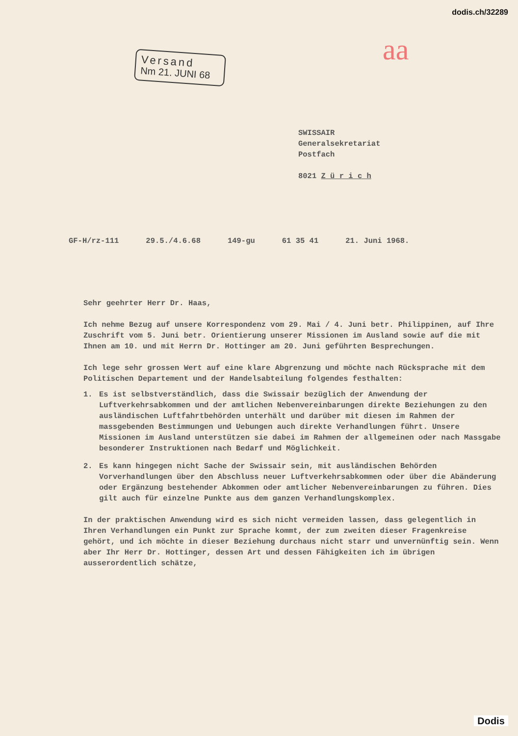dodis.ch/32289
Versand
Nm 21. JUNI 68
aa
SWISSAIR
Generalsekretariat
Postfach
8021 Z ü r i c h
GF-H/rz-111 29.5./4.6.68 149-gu 61 35 41 21. Juni 1968.
Sehr geehrter Herr Dr. Haas,
Ich nehme Bezug auf unsere Korrespondenz vom 29. Mai / 4. Juni betr. Philippinen, auf Ihre Zuschrift vom 5. Juni betr. Orientierung unserer Missionen im Ausland sowie auf die mit Ihnen am 10. und mit Herrn Dr. Hottinger am 20. Juni geführten Besprechungen.
Ich lege sehr grossen Wert auf eine klare Abgrenzung und möchte nach Rücksprache mit dem Politischen Departement und der Handelsabteilung folgendes festhalten:
1. Es ist selbstverständlich, dass die Swissair bezüglich der Anwendung der Luftverkehrsabkommen und der amtlichen Nebenvereinbarungen direkte Beziehungen zu den ausländischen Luftfahrtbehörden unterhält und darüber mit diesen im Rahmen der massgebenden Bestimmungen und Uebungen auch direkte Verhandlungen führt. Unsere Missionen im Ausland unterstützen sie dabei im Rahmen der allgemeinen oder nach Massgabe besonderer Instruktionen nach Bedarf und Möglichkeit.
2. Es kann hingegen nicht Sache der Swissair sein, mit ausländischen Behörden Vorverhandlungen über den Abschluss neuer Luftverkehrsabkommen oder über die Abänderung oder Ergänzung bestehender Abkommen oder amtlicher Nebenvereinbarungen zu führen. Dies gilt auch für einzelne Punkte aus dem ganzen Verhandlungskomplex.
In der praktischen Anwendung wird es sich nicht vermeiden lassen, dass gelegentlich in Ihren Verhandlungen ein Punkt zur Sprache kommt, der zum zweiten dieser Fragenkreise gehört, und ich möchte in dieser Beziehung durchaus nicht starr und unvernünftig sein. Wenn aber Ihr Herr Dr. Hottinger, dessen Art und dessen Fähigkeiten ich im übrigen ausserordentlich schätze,
Dodis